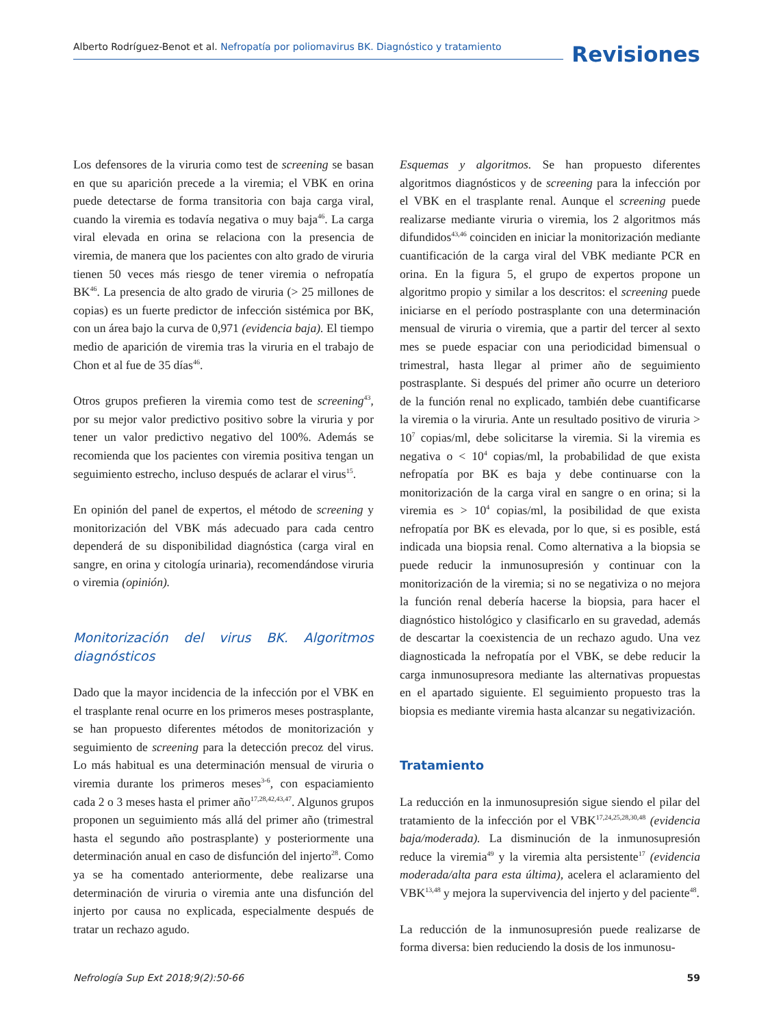Alberto Rodríguez-Benot et al. Nefropatía por poliomavirus BK. Diagnóstico y tratamiento
Revisiones
Los defensores de la viruria como test de screening se basan en que su aparición precede a la viremia; el VBK en orina puede detectarse de forma transitoria con baja carga viral, cuando la viremia es todavía negativa o muy baja<sup>46</sup>. La carga viral elevada en orina se relaciona con la presencia de viremia, de manera que los pacientes con alto grado de viruria tienen 50 veces más riesgo de tener viremia o nefropatía BK<sup>46</sup>. La presencia de alto grado de viruria (> 25 millones de copias) es un fuerte predictor de infección sistémica por BK, con un área bajo la curva de 0,971 (evidencia baja). El tiempo medio de aparición de viremia tras la viruria en el trabajo de Chon et al fue de 35 días<sup>46</sup>.
Otros grupos prefieren la viremia como test de screening<sup>43</sup>, por su mejor valor predictivo positivo sobre la viruria y por tener un valor predictivo negativo del 100%. Además se recomienda que los pacientes con viremia positiva tengan un seguimiento estrecho, incluso después de aclarar el virus<sup>15</sup>.
En opinión del panel de expertos, el método de screening y monitorización del VBK más adecuado para cada centro dependerá de su disponibilidad diagnóstica (carga viral en sangre, en orina y citología urinaria), recomendándose viruria o viremia (opinión).
Monitorización del virus BK. Algoritmos diagnósticos
Dado que la mayor incidencia de la infección por el VBK en el trasplante renal ocurre en los primeros meses postrasplante, se han propuesto diferentes métodos de monitorización y seguimiento de screening para la detección precoz del virus. Lo más habitual es una determinación mensual de viruria o viremia durante los primeros meses<sup>3-6</sup>, con espaciamiento cada 2 o 3 meses hasta el primer año<sup>17,28,42,43,47</sup>. Algunos grupos proponen un seguimiento más allá del primer año (trimestral hasta el segundo año postrasplante) y posteriormente una determinación anual en caso de disfunción del injerto<sup>28</sup>. Como ya se ha comentado anteriormente, debe realizarse una determinación de viruria o viremia ante una disfunción del injerto por causa no explicada, especialmente después de tratar un rechazo agudo.
Esquemas y algoritmos. Se han propuesto diferentes algoritmos diagnósticos y de screening para la infección por el VBK en el trasplante renal. Aunque el screening puede realizarse mediante viruria o viremia, los 2 algoritmos más difundidos<sup>43,46</sup> coinciden en iniciar la monitorización mediante cuantificación de la carga viral del VBK mediante PCR en orina. En la figura 5, el grupo de expertos propone un algoritmo propio y similar a los descritos: el screening puede iniciarse en el período postrasplante con una determinación mensual de viruria o viremia, que a partir del tercer al sexto mes se puede espaciar con una periodicidad bimensual o trimestral, hasta llegar al primer año de seguimiento postrasplante. Si después del primer año ocurre un deterioro de la función renal no explicado, también debe cuantificarse la viremia o la viruria. Ante un resultado positivo de viruria > 10<sup>7</sup> copias/ml, debe solicitarse la viremia. Si la viremia es negativa o < 10<sup>4</sup> copias/ml, la probabilidad de que exista nefropatía por BK es baja y debe continuarse con la monitorización de la carga viral en sangre o en orina; si la viremia es > 10<sup>4</sup> copias/ml, la posibilidad de que exista nefropatía por BK es elevada, por lo que, si es posible, está indicada una biopsia renal. Como alternativa a la biopsia se puede reducir la inmunosupresión y continuar con la monitorización de la viremia; si no se negativiza o no mejora la función renal debería hacerse la biopsia, para hacer el diagnóstico histológico y clasificarlo en su gravedad, además de descartar la coexistencia de un rechazo agudo. Una vez diagnosticada la nefropatía por el VBK, se debe reducir la carga inmunosupresora mediante las alternativas propuestas en el apartado siguiente. El seguimiento propuesto tras la biopsia es mediante viremia hasta alcanzar su negativización.
Tratamiento
La reducción en la inmunosupresión sigue siendo el pilar del tratamiento de la infección por el VBK<sup>17,24,25,28,30,48</sup> (evidencia baja/moderada). La disminución de la inmunosupresión reduce la viremia<sup>49</sup> y la viremia alta persistente<sup>17</sup> (evidencia moderada/alta para esta última), acelera el aclaramiento del VBK<sup>13,48</sup> y mejora la supervivencia del injerto y del paciente<sup>48</sup>.
La reducción de la inmunosupresión puede realizarse de forma diversa: bien reduciendo la dosis de los inmunosu-
Nefrología Sup Ext 2018;9(2):50-66 59